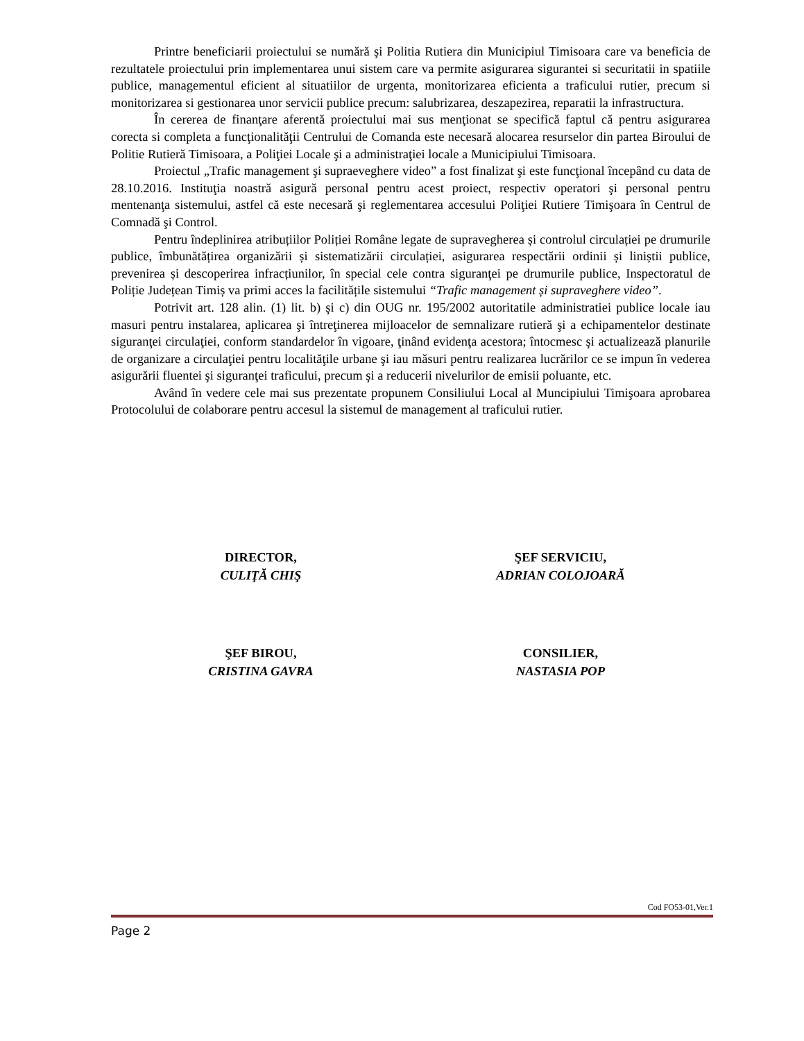Printre beneficiarii proiectului se numără şi Politia Rutiera din Municipiul Timisoara care va beneficia de rezultatele proiectului prin implementarea unui sistem care va permite asigurarea sigurantei si securitatii in spatiile publice, managementul eficient al situatiilor de urgenta, monitorizarea eficienta a traficului rutier, precum si monitorizarea si gestionarea unor servicii publice precum: salubrizarea, deszapezirea, reparatii la infrastructura.
În cererea de finanţare aferentă proiectului mai sus menţionat se specifică faptul că pentru asigurarea corecta si completa a funcţionalităţii Centrului de Comanda este necesară alocarea resurselor din partea Biroului de Politie Rutieră Timisoara, a Poliţiei Locale şi a administraţiei locale a Municipiului Timisoara.
Proiectul „Trafic management şi supraeveghere video” a fost finalizat şi este funcţional începând cu data de 28.10.2016. Instituţia noastră asigură personal pentru acest proiect, respectiv operatori şi personal pentru mentenanţa sistemului, astfel că este necesară şi reglementarea accesului Poliţiei Rutiere Timişoara în Centrul de Comnadă şi Control.
Pentru îndeplinirea atribuțiilor Poliției Române legate de supravegherea și controlul circulației pe drumurile publice, îmbunătățirea organizării și sistematizării circulației, asigurarea respectării ordinii și liniștii publice, prevenirea și descoperirea infracțiunilor, în special cele contra siguranţei pe drumurile publice, Inspectoratul de Poliție Județean Timiș va primi acces la facilitățile sistemului “Trafic management și supraveghere video”.
Potrivit art. 128 alin. (1) lit. b) şi c) din OUG nr. 195/2002 autoritatile administratiei publice locale iau masuri pentru instalarea, aplicarea şi întreţinerea mijloacelor de semnalizare rutieră şi a echipamentelor destinate siguranţei circulaţiei, conform standardelor în vigoare, ţinând evidenţa acestora; întocmesc şi actualizează planurile de organizare a circulaţiei pentru localităţile urbane şi iau măsuri pentru realizarea lucrărilor ce se impun în vederea asigurării fluentei şi siguranţei traficului, precum şi a reducerii nivelurilor de emisii poluante, etc.
Având în vedere cele mai sus prezentate propunem Consiliului Local al Muncipiului Timişoara aprobarea Protocolului de colaborare pentru accesul la sistemul de management al traficului rutier.
DIRECTOR,
CULIŢĂ CHIŞ
ŞEF SERVICIU,
ADRIAN COLOJOARĂ
ŞEF BIROU,
CRISTINA GAVRA
CONSILIER,
NASTASIA POP
Cod FO53-01,Ver.1
Page 2